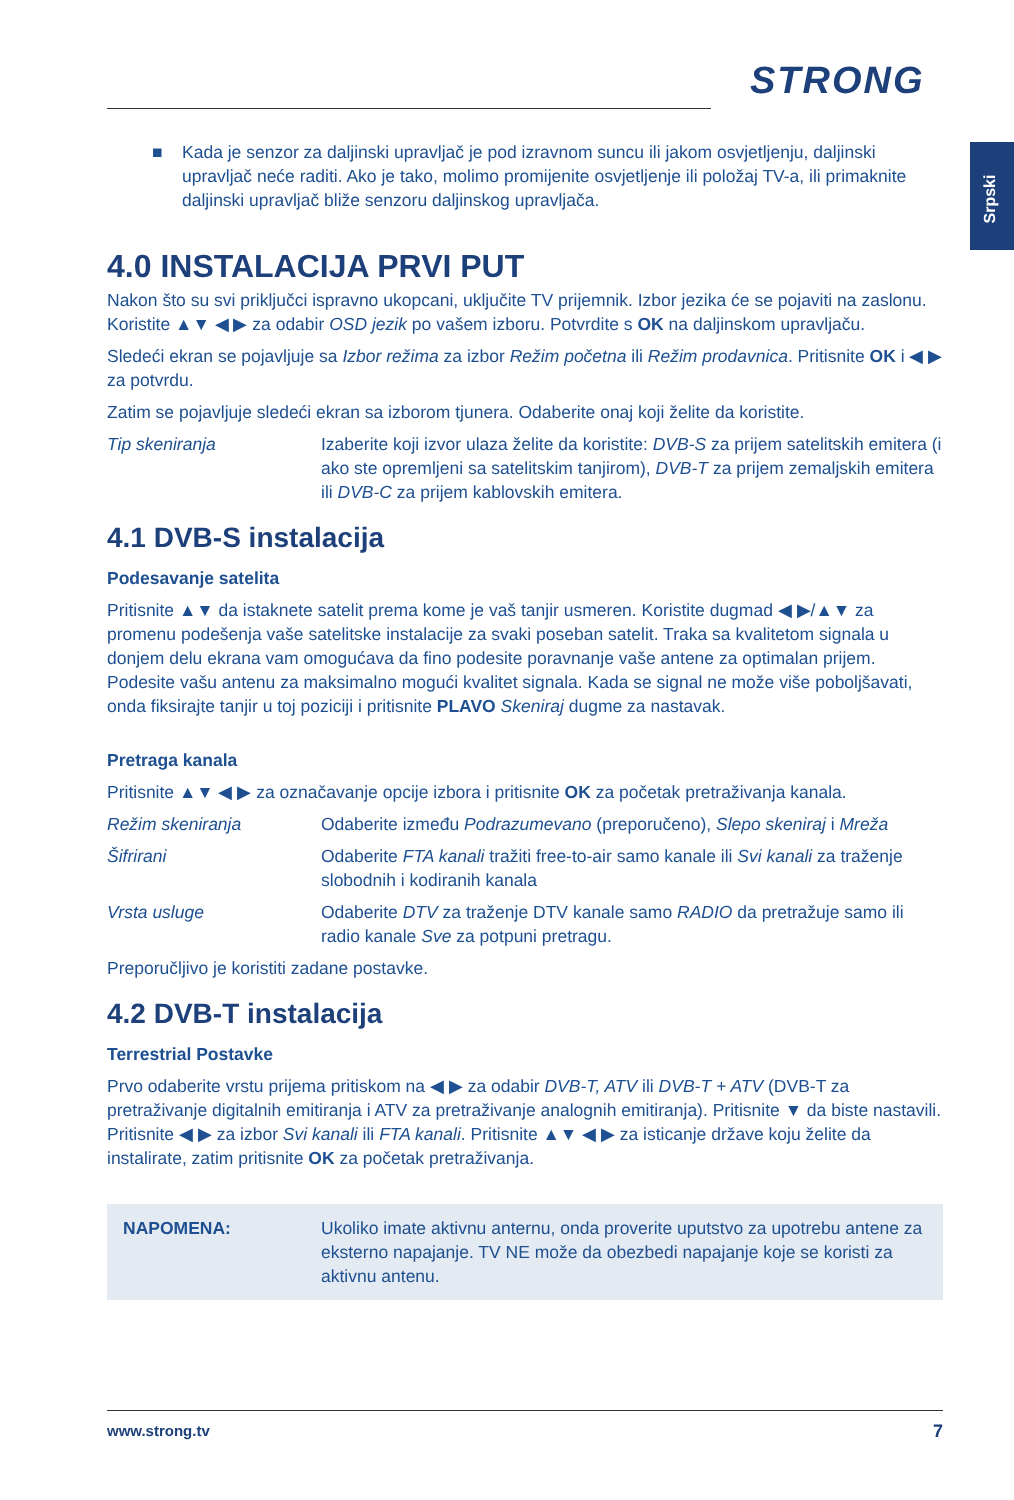STRONG
Srpski
■ Kada je senzor za daljinski upravljač je pod izravnom suncu ili jakom osvjetljenju, daljinski upravljač neće raditi. Ako je tako, molimo promijenite osvjetljenje ili položaj TV-a, ili primaknite daljinski upravljač bliže senzoru daljinskog upravljača.
4.0 INSTALACIJA PRVI PUT
Nakon što su svi priključci ispravno ukopcani, uključite TV prijemnik. Izbor jezika će se pojaviti na zaslonu. Koristite ▲▼ ◀ ▶ za odabir OSD jezik po vašem izboru. Potvrdite s OK na daljinskom upravljaču.
Sledeći ekran se pojavljuje sa Izbor režima za izbor Režim početna ili Režim prodavnica. Pritisnite OK i ◀ ▶ za potvrdu.
Zatim se pojavljuje sledeći ekran sa izborom tjunera. Odaberite onaj koji želite da koristite.
Tip skeniranja Izaberite koji izvor ulaza želite da koristite: DVB-S za prijem satelitskih emitera (i ako ste opremljeni sa satelitskim tanjirom), DVB-T za prijem zemaljskih emitera ili DVB-C za prijem kablovskih emitera.
4.1 DVB-S instalacija
Podesavanje satelita
Pritisnite ▲▼ da istaknete satelit prema kome je vaš tanjir usmeren. Koristite dugmad ◀ ▶/▲▼ za promenu podešenja vaše satelitske instalacije za svaki poseban satelit. Traka sa kvalitetom signala u donjem delu ekrana vam omogućava da fino podesite poravnanje vaše antene za optimalan prijem. Podesite vašu antenu za maksimalno mogući kvalitet signala. Kada se signal ne može više poboljšavati, onda fiksirajte tanjir u toj poziciji i pritisnite PLAVO Skeniraj dugme za nastavak.
Pretraga kanala
Pritisnite ▲▼ ◀ ▶ za označavanje opcije izbora i pritisnite OK za početak pretraživanja kanala.
Režim skeniranja Odaberite između Podrazumevano (preporučeno), Slepo skeniraj i Mreža
Šifrirani Odaberite FTA kanali tražiti free-to-air samo kanale ili Svi kanali za traženje slobodnih i kodiranih kanala
Vrsta usluge Odaberite DTV za traženje DTV kanale samo RADIO da pretražuje samo ili radio kanale Sve za potpuni pretragu.
Preporučljivo je koristiti zadane postavke.
4.2 DVB-T instalacija
Terrestrial Postavke
Prvo odaberite vrstu prijema pritiskom na ◀ ▶ za odabir DVB-T, ATV ili DVB-T + ATV (DVB-T za pretraživanje digitalnih emitiranja i ATV za pretraživanje analognih emitiranja). Pritisnite ▼ da biste nastavili. Pritisnite ◀ ▶ za izbor Svi kanali ili FTA kanali. Pritisnite ▲▼ ◀ ▶ za isticanje države koju želite da instalirate, zatim pritisnite OK za početak pretraživanja.
NAPOMENA: Ukoliko imate aktivnu anternu, onda proverite uputstvo za upotrebu antene za eksterno napajanje. TV NE može da obezbedi napajanje koje se koristi za aktivnu antenu.
www.strong.tv 7